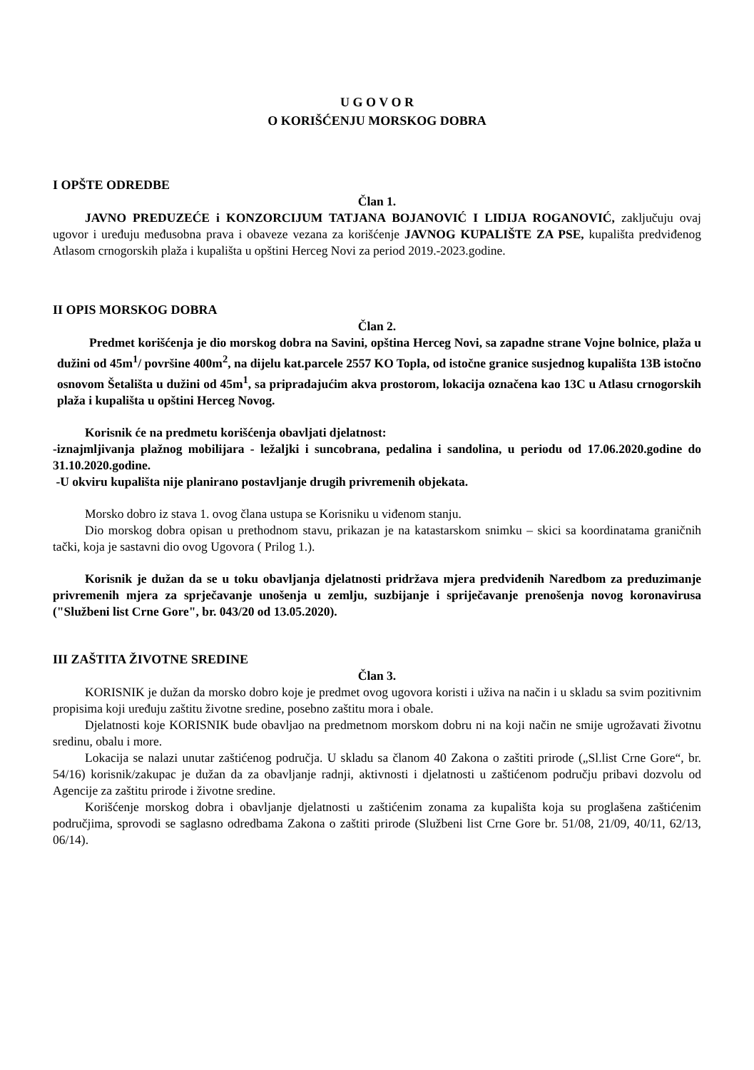U G O V O R
O KORIŠĆENJU MORSKOG DOBRA
I OPŠTE ODREDBE
Član 1.
JAVNO PREDUZEĆE i KONZORCIJUM TATJANA BOJANOVIĆ I LIDIJA ROGANOVIĆ, zaključuju ovaj ugovor i uređuju međusobna prava i obaveze vezana za korišćenje JAVNOG KUPALIŠTE ZA PSE, kupališta predviđenog Atlasom crnogorskih plaža i kupališta u opštini Herceg Novi za period 2019.-2023.godine.
II OPIS MORSKOG DOBRA
Član 2.
Predmet korišćenja je dio morskog dobra na Savini, opština Herceg Novi, sa zapadne strane Vojne bolnice, plaža u dužini od 45m<sup>1</sup>/ površine 400m<sup>2</sup>, na dijelu kat.parcele 2557 KO Topla, od istočne granice susjednog kupališta 13B istočno osnovom Šetališta u dužini od 45m<sup>1</sup>, sa pripradajućim akva prostorom, lokacija označena kao 13C u Atlasu crnogorskih plaža i kupališta u opštini Herceg Novog.
Korisnik će na predmetu korišćenja obavljati djelatnost:
-iznajmljivanja plažnog mobilijara - ležaljki i suncobrana, pedalina i sandolina, u periodu od 17.06.2020.godine do 31.10.2020.godine.
-U okviru kupališta nije planirano postavljanje drugih privremenih objekata.
Morsko dobro iz stava 1. ovog člana ustupa se Korisniku u viđenom stanju.
Dio morskog dobra opisan u prethodnom stavu, prikazan je na katastarskom snimku – skici sa koordinatama graničnih tački, koja je sastavni dio ovog Ugovora ( Prilog 1.).
Korisnik je dužan da se u toku obavljanja djelatnosti pridržava mjera predviđenih Naredbom za preduzimanje privremenih mjera za sprječavanje unošenja u zemlju, suzbijanje i spriječavanje prenošenja novog koronavirusa ("Službeni list Crne Gore", br. 043/20 od 13.05.2020).
III ZAŠTITA ŽIVOTNE SREDINE
Član 3.
KORISNIK je dužan da morsko dobro koje je predmet ovog ugovora koristi i uživa na način i u skladu sa svim pozitivnim propisima koji uređuju zaštitu životne sredine, posebno zaštitu mora i obale.
Djelatnosti koje KORISNIK bude obavljao na predmetnom morskom dobru ni na koji način ne smije ugrožavati životnu sredinu, obalu i more.
Lokacija se nalazi unutar zaštićenog područja. U skladu sa članom 40 Zakona o zaštiti prirode („Sl.list Crne Gore“, br. 54/16) korisnik/zakupac je dužan da za obavljanje radnji, aktivnosti i djelatnosti u zaštićenom području pribavi dozvolu od Agencije za zaštitu prirode i životne sredine.
Korišćenje morskog dobra i obavljanje djelatnosti u zaštićenim zonama za kupališta koja su proglašena zaštićenim područjima, sprovodi se saglasno odredbama Zakona o zaštiti prirode (Službeni list Crne Gore br. 51/08, 21/09, 40/11, 62/13, 06/14).